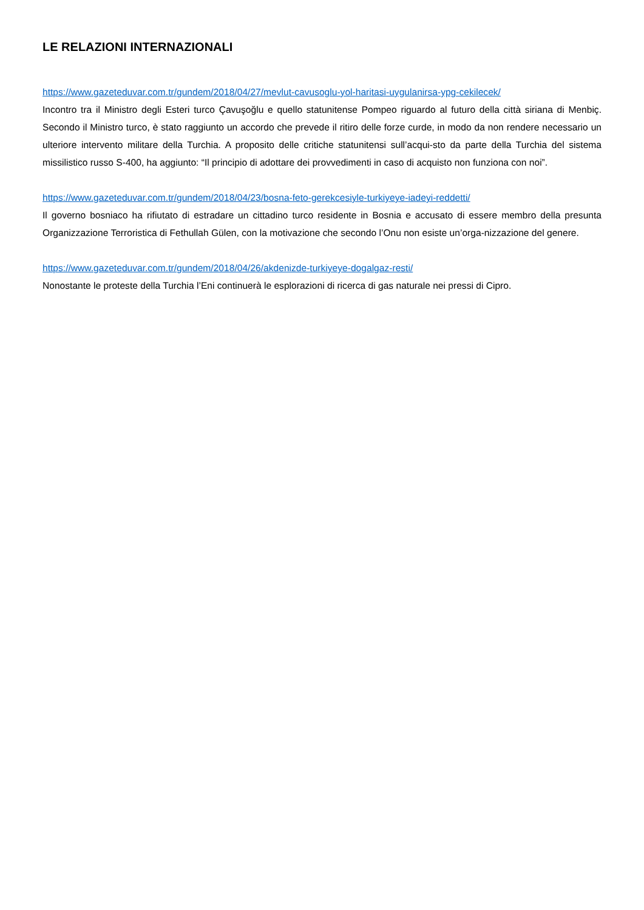LE RELAZIONI INTERNAZIONALI
https://www.gazeteduvar.com.tr/gundem/2018/04/27/mevlut-cavusoglu-yol-haritasi-uygulanirsa-ypg-cekilecek/
Incontro tra il Ministro degli Esteri turco Çavuşoğlu e quello statunitense Pompeo riguardo al futuro della città siriana di Menbiç. Secondo il Ministro turco, è stato raggiunto un accordo che prevede il ritiro delle forze curde, in modo da non rendere necessario un ulteriore intervento militare della Turchia. A proposito delle critiche statunitensi sull’acqui-sto da parte della Turchia del sistema missilistico russo S-400, ha aggiunto: “Il principio di adottare dei provvedimenti in caso di acquisto non funziona con noi”.
https://www.gazeteduvar.com.tr/gundem/2018/04/23/bosna-feto-gerekcesiyle-turkiyeye-iadeyi-reddetti/
Il governo bosniaco ha rifiutato di estradare un cittadino turco residente in Bosnia e accusato di essere membro della presunta Organizzazione Terroristica di Fethullah Gülen, con la motivazione che secondo l’Onu non esiste un’orga-nizzazione del genere.
https://www.gazeteduvar.com.tr/gundem/2018/04/26/akdenizde-turkiyeye-dogalgaz-resti/
Nonostante le proteste della Turchia l’Eni continuerà le esplorazioni di ricerca di gas naturale nei pressi di Cipro.